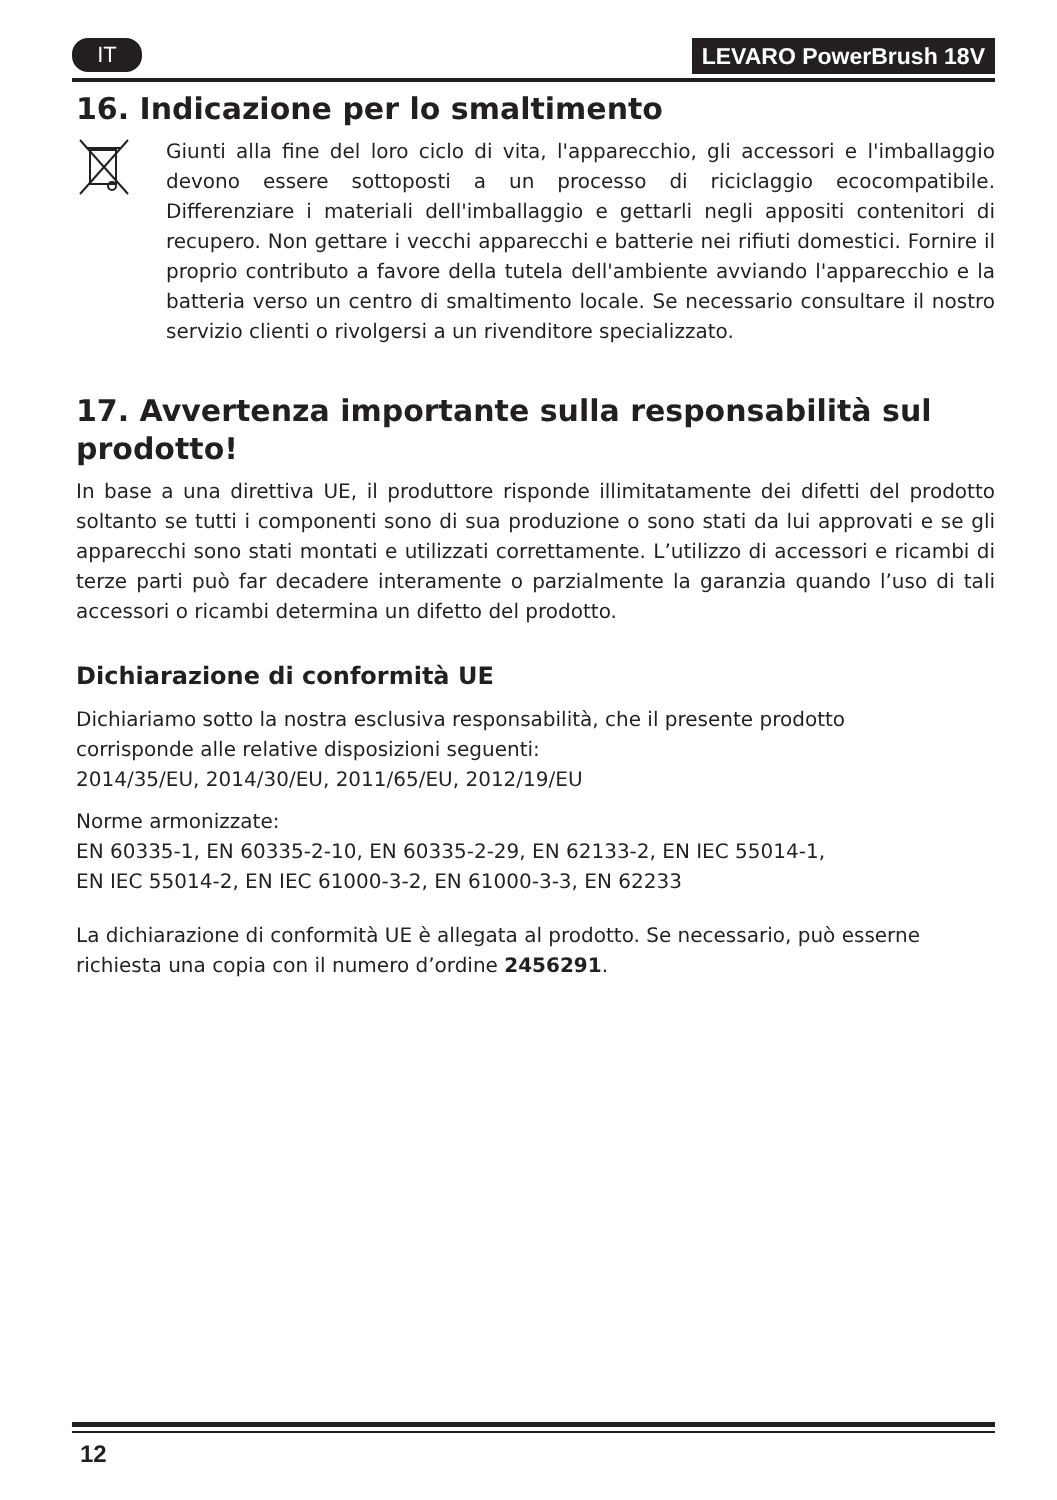IT LEVARO PowerBrush 18V
16. Indicazione per lo smaltimento
Giunti alla fine del loro ciclo di vita, l'apparecchio, gli accessori e l'imballaggio devono essere sottoposti a un processo di riciclaggio ecocompatibile. Differenziare i materiali dell'imballaggio e gettarli negli appositi contenitori di recupero. Non gettare i vecchi apparecchi e batterie nei rifiuti domestici. Fornire il proprio contributo a favore della tutela dell'ambiente avviando l'apparecchio e la batteria verso un centro di smaltimento locale. Se necessario consultare il nostro servizio clienti o rivolgersi a un rivenditore specializzato.
17. Avvertenza importante sulla responsabilità sul prodotto!
In base a una direttiva UE, il produttore risponde illimitatamente dei difetti del prodotto soltanto se tutti i componenti sono di sua produzione o sono stati da lui approvati e se gli apparecchi sono stati montati e utilizzati correttamente. L’utilizzo di accessori e ricambi di terze parti può far decadere interamente o parzialmente la garanzia quando l’uso di tali accessori o ricambi determina un difetto del prodotto.
Dichiarazione di conformità UE
Dichiariamo sotto la nostra esclusiva responsabilità, che il presente prodotto
corrisponde alle relative disposizioni seguenti:
2014/35/EU, 2014/30/EU, 2011/65/EU, 2012/19/EU
Norme armonizzate:
EN 60335-1, EN 60335-2-10, EN 60335-2-29, EN 62133-2, EN IEC 55014-1,
EN IEC 55014-2, EN IEC 61000-3-2, EN 61000-3-3, EN 62233
La dichiarazione di conformità UE è allegata al prodotto. Se necessario, può esserne richiesta una copia con il numero d’ordine 2456291.
12